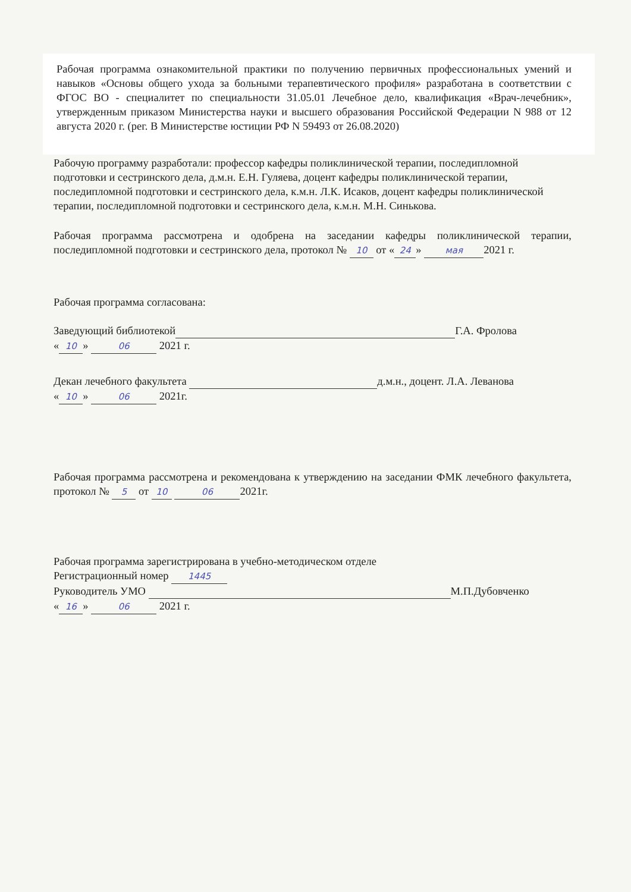Рабочая программа ознакомительной практики по получению первичных профессиональных умений и навыков «Основы общего ухода за больными терапевтического профиля» разработана в соответствии с ФГОС ВО - специалитет по специальности 31.05.01 Лечебное дело, квалификация «Врач-лечебник», утвержденным приказом Министерства науки и высшего образования Российской Федерации N 988 от 12 августа 2020 г. (рег. В Министерстве юстиции РФ N 59493 от 26.08.2020)
Рабочую программу разработали: профессор кафедры поликлинической терапии, последипломной подготовки и сестринского дела, д.м.н. Е.Н. Гуляева, доцент кафедры поликлинической терапии, последипломной подготовки и сестринского дела, к.м.н. Л.К. Исаков, доцент кафедры поликлинической терапии, последипломной подготовки и сестринского дела, к.м.н. М.Н. Синькова.
Рабочая программа рассмотрена и одобрена на заседании кафедры поликлинической терапии, последипломной подготовки и сестринского дела, протокол № 10 от « 24 » мая 2021 г.
Рабочая программа согласована:
Заведующий библиотекой Г.А. Фролова
« 10 » 06 2021 г.
Декан лечебного факультета д.м.н., доцент. Л.А. Леванова
« 10 » 06 2021г.
Рабочая программа рассмотрена и рекомендована к утверждению на заседании ФМК лечебного факультета, протокол № 5 от 10 06 2021г.
Рабочая программа зарегистрирована в учебно-методическом отделе
Регистрационный номер 1445
Руководитель УМО М.П.Дубовченко
« 16 » 06 2021 г.